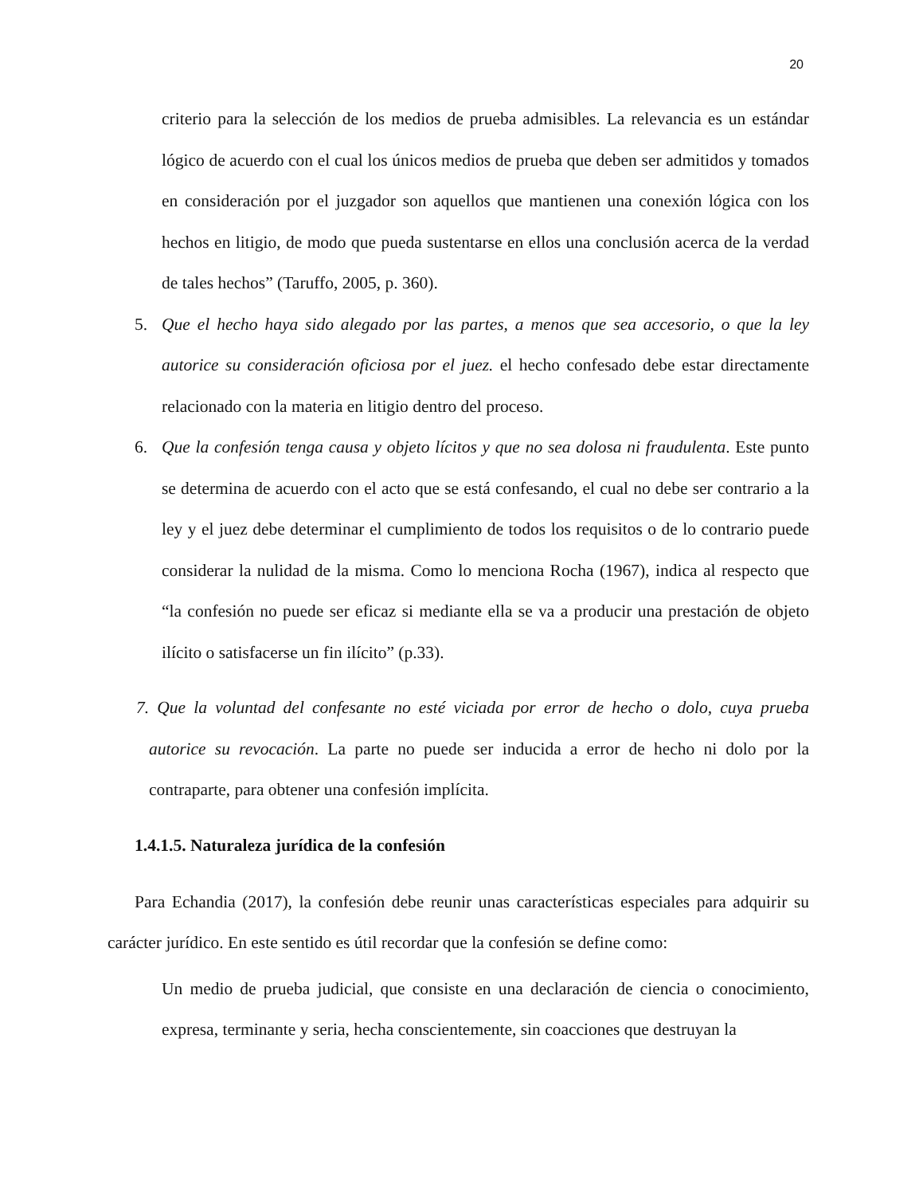20
criterio para la selección de los medios de prueba admisibles. La relevancia es un estándar lógico de acuerdo con el cual los únicos medios de prueba que deben ser admitidos y tomados en consideración por el juzgador son aquellos que mantienen una conexión lógica con los hechos en litigio, de modo que pueda sustentarse en ellos una conclusión acerca de la verdad de tales hechos” (Taruffo, 2005, p. 360).
5. Que el hecho haya sido alegado por las partes, a menos que sea accesorio, o que la ley autorice su consideración oficiosa por el juez. el hecho confesado debe estar directamente relacionado con la materia en litigio dentro del proceso.
6. Que la confesión tenga causa y objeto lícitos y que no sea dolosa ni fraudulenta. Este punto se determina de acuerdo con el acto que se está confesando, el cual no debe ser contrario a la ley y el juez debe determinar el cumplimiento de todos los requisitos o de lo contrario puede considerar la nulidad de la misma. Como lo menciona Rocha (1967), indica al respecto que “la confesión no puede ser eficaz si mediante ella se va a producir una prestación de objeto ilícito o satisfacerse un fin ilícito” (p.33).
7. Que la voluntad del confesante no esté viciada por error de hecho o dolo, cuya prueba autorice su revocación. La parte no puede ser inducida a error de hecho ni dolo por la contraparte, para obtener una confesión implícita.
1.4.1.5. Naturaleza jurídica de la confesión
Para Echandia (2017), la confesión debe reunir unas características especiales para adquirir su carácter jurídico. En este sentido es útil recordar que la confesión se define como:
Un medio de prueba judicial, que consiste en una declaración de ciencia o conocimiento, expresa, terminante y seria, hecha conscientemente, sin coacciones que destruyan la